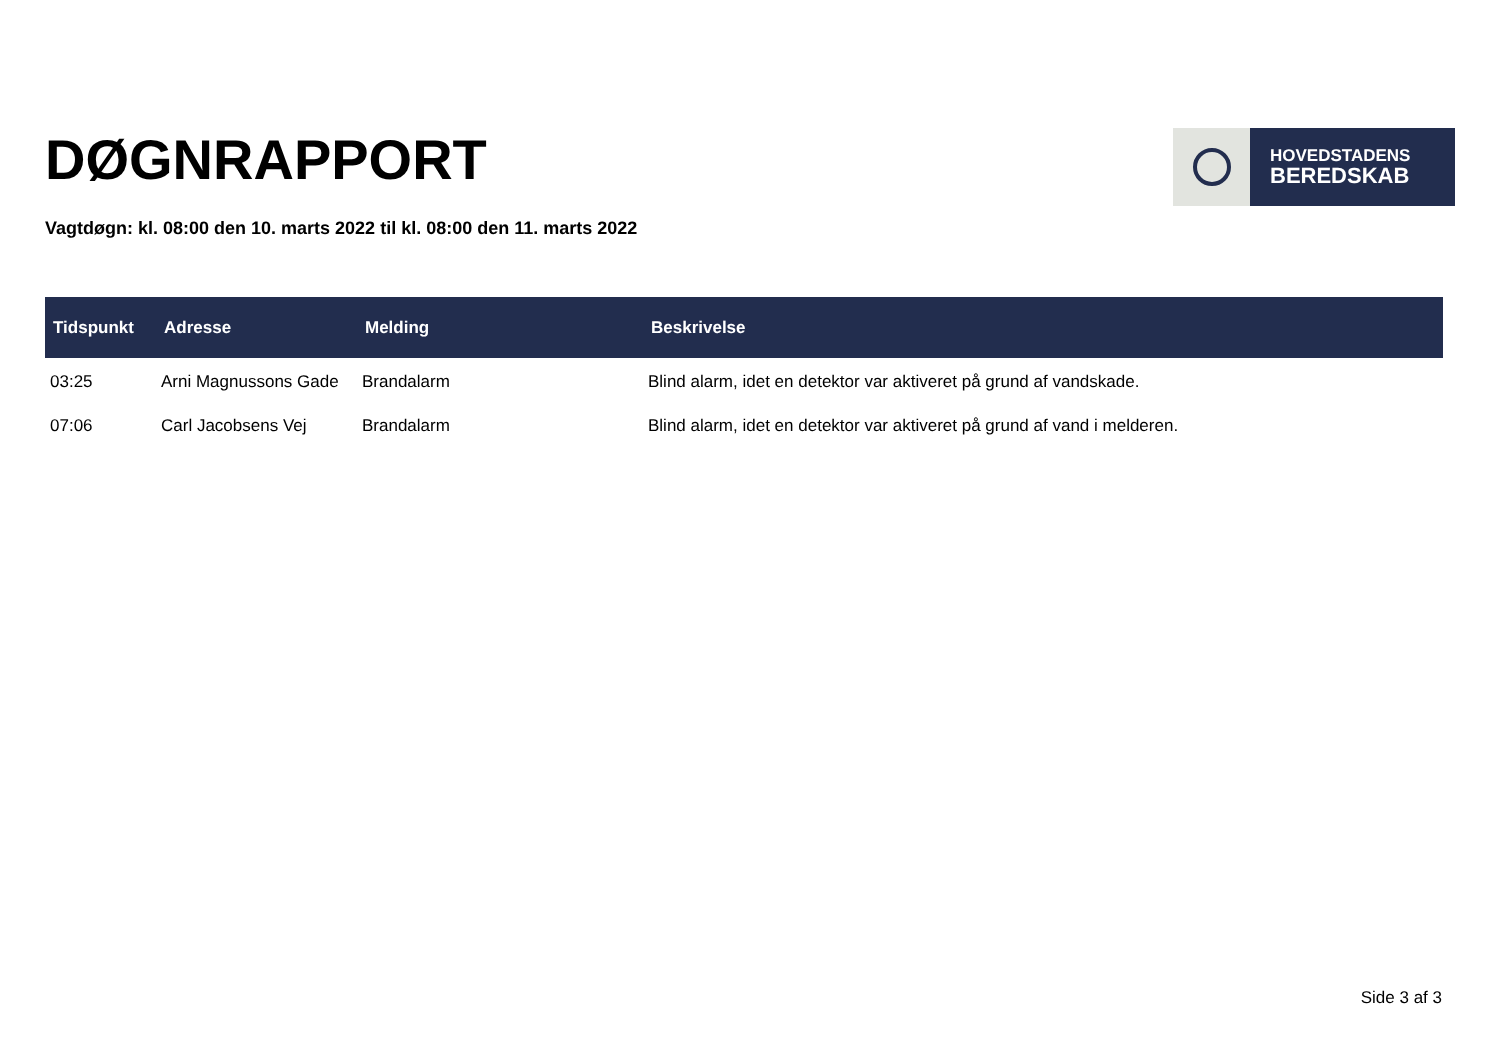DØGNRAPPORT
HOVEDSTADENS
BEREDSKAB
Vagtdøgn: kl. 08:00 den 10. marts 2022 til kl. 08:00 den 11. marts 2022
| Tidspunkt | Adresse | Melding | Beskrivelse |
| --- | --- | --- | --- |
| 03:25 | Arni Magnussons Gade | Brandalarm | Blind alarm, idet en detektor var aktiveret på grund af vandskade. |
| 07:06 | Carl Jacobsens Vej | Brandalarm | Blind alarm, idet en detektor var aktiveret på grund af vand i melderen. |
Side 3 af 3